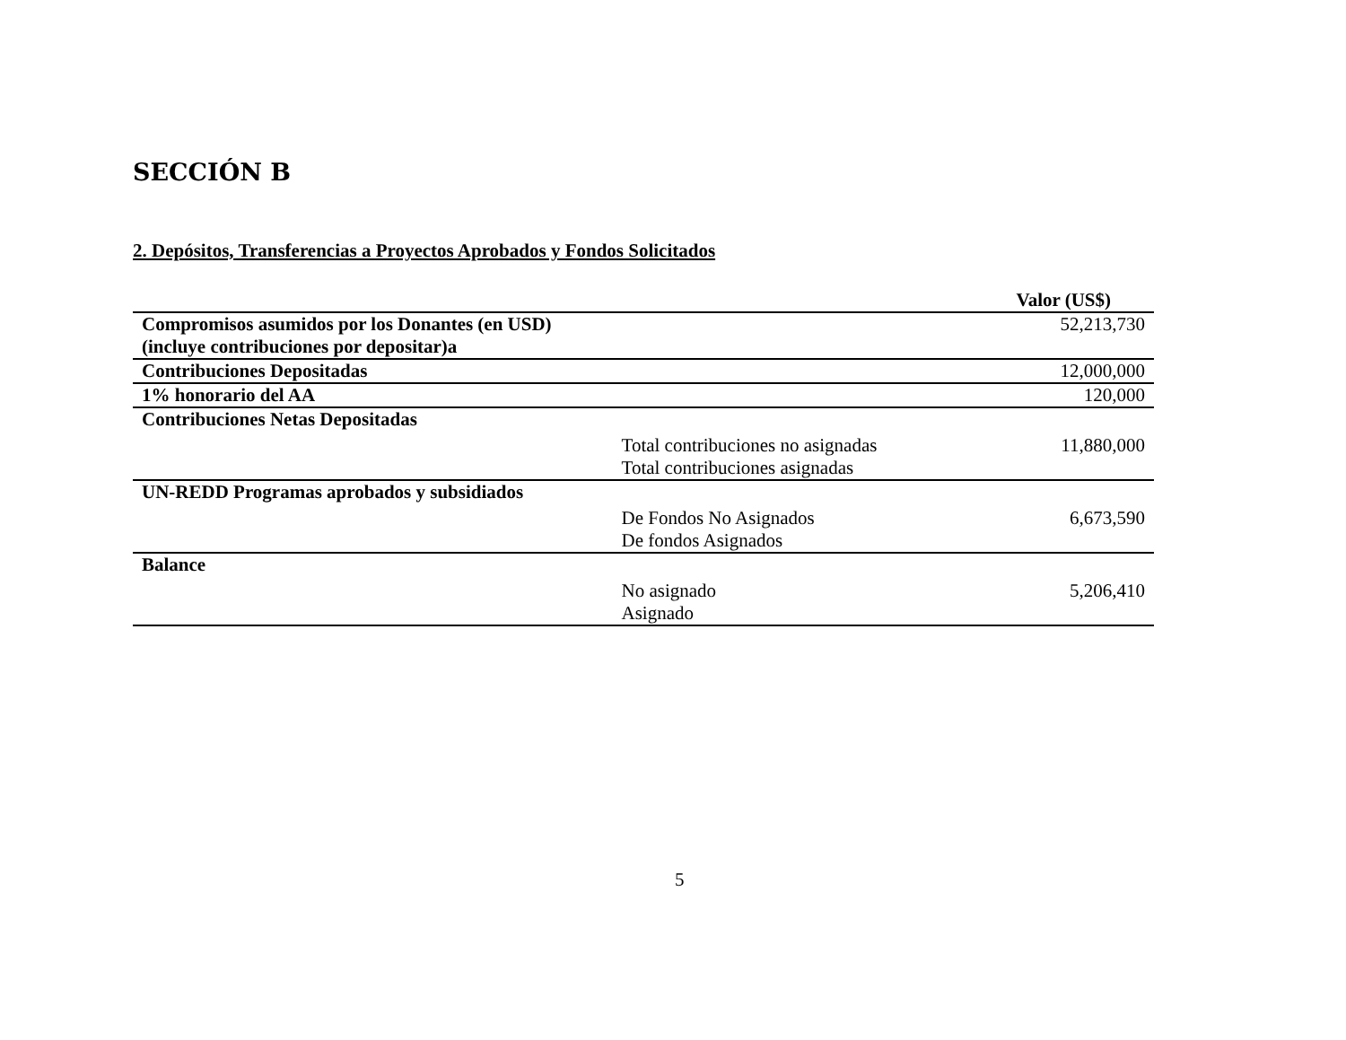SECCIÓN B
2. Depósitos, Transferencias a Proyectos Aprobados y Fondos Solicitados
| | | Valor (US$) |
| Compromisos asumidos por los Donantes (en USD) (incluye contribuciones por depositar)a | | 52,213,730 |
| Contribuciones Depositadas | | 12,000,000 |
| 1% honorario del AA | | 120,000 |
| Contribuciones Netas Depositadas | | |
| | Total contribuciones no asignadas | 11,880,000 |
| | Total contribuciones asignadas | |
| UN-REDD Programas aprobados y subsidiados | | |
| | De Fondos No Asignados | 6,673,590 |
| | De fondos Asignados | |
| Balance | | |
| | No asignado | 5,206,410 |
| | Asignado | |
5